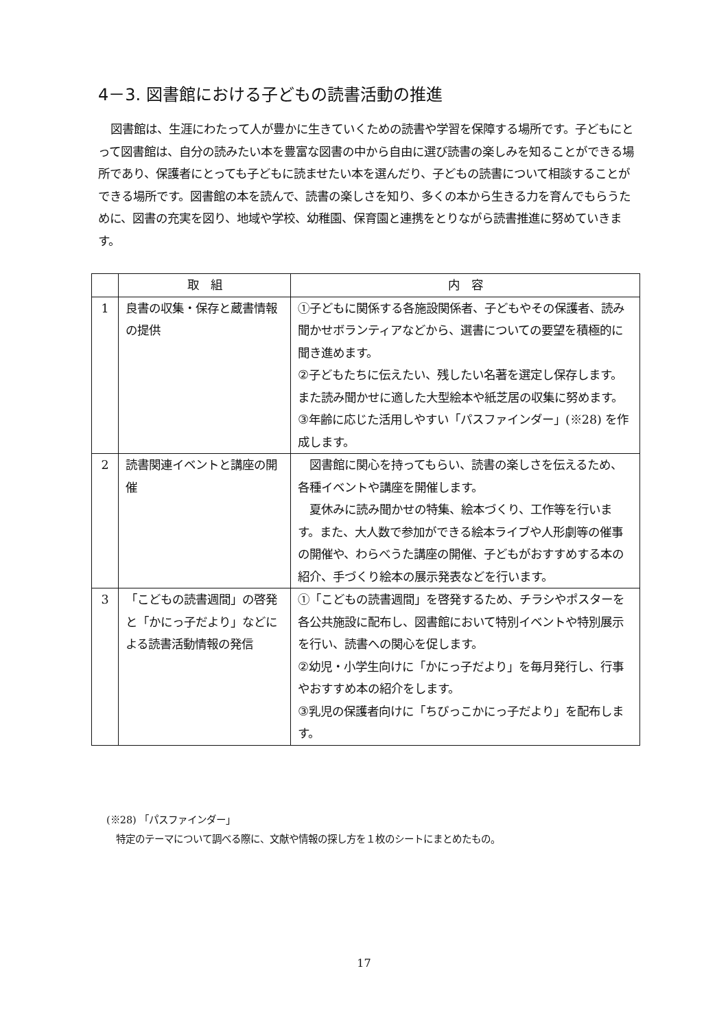4－3. 図書館における子どもの読書活動の推進
図書館は、生涯にわたって人が豊かに生きていくための読書や学習を保障する場所です。子どもにとって図書館は、自分の読みたい本を豊富な図書の中から自由に選び読書の楽しみを知ることができる場所であり、保護者にとっても子どもに読ませたい本を選んだり、子どもの読書について相談することができる場所です。図書館の本を読んで、読書の楽しさを知り、多くの本から生きる力を育んでもらうために、図書の充実を図り、地域や学校、幼稚園、保育園と連携をとりながら読書推進に努めていきます。
| | 取 組 | 内 容 |
| --- | --- | --- |
| 1 | 良書の収集・保存と蔵書情報の提供 | ①子どもに関係する各施設関係者、子どもやその保護者、読み聞かせボランティアなどから、選書についての要望を積極的に聞き進めます。 ②子どもたちに伝えたい、残したい名著を選定し保存します。また読み聞かせに適した大型絵本や紙芝居の収集に努めます。 ③年齢に応じた活用しやすい「パスファインダー」(※28) を作成します。 |
| 2 | 読書関連イベントと講座の開催 | 図書館に関心を持ってもらい、読書の楽しさを伝えるため、各種イベントや講座を開催します。 夏休みに読み聞かせの特集、絵本づくり、工作等を行います。また、大人数で参加ができる絵本ライブや人形劇等の催事の開催や、わらべうた講座の開催、子どもがおすすめする本の紹介、手づくり絵本の展示発表などを行います。 |
| 3 | 「こどもの読書週間」の啓発と「かにっ子だより」などによる読書活動情報の発信 | ①「こどもの読書週間」を啓発するため、チラシやポスターを各公共施設に配布し、図書館において特別イベントや特別展示を行い、読書への関心を促します。 ②幼児・小学生向けに「かにっ子だより」を毎月発行し、行事やおすすめ本の紹介をします。 ③乳児の保護者向けに「ちびっこかにっ子だより」を配布します。 |
(※28) 「パスファインダー」
　特定のテーマについて調べる際に、文献や情報の探し方を１枚のシートにまとめたもの。
17